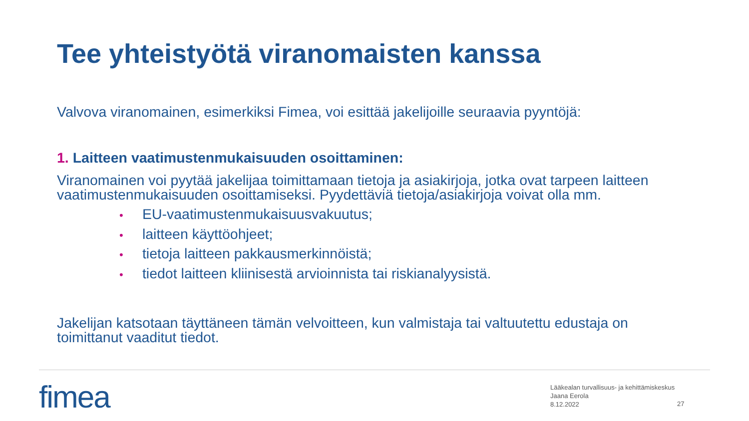Tee yhteistyötä viranomaisten kanssa
Valvova viranomainen, esimerkiksi Fimea, voi esittää jakelijoille seuraavia pyyntöjä:
1. Laitteen vaatimustenmukaisuuden osoittaminen:
Viranomainen voi pyytää jakelijaa toimittamaan tietoja ja asiakirjoja, jotka ovat tarpeen laitteen vaatimustenmukaisuuden osoittamiseksi. Pyydettäviä tietoja/asiakirjoja voivat olla mm.
• EU-vaatimustenmukaisuusvakuutus;
• laitteen käyttöohjeet;
• tietoja laitteen pakkausmerkinnöistä;
• tiedot laitteen kliinisestä arvioinnista tai riskianalyysistä.
Jakelijan katsotaan täyttäneen tämän velvoitteen, kun valmistaja tai valtuutettu edustaja on toimittanut vaaditut tiedot.
fimea
Lääkealan turvallisuus- ja kehittämiskeskus
Jaana Eerola
8.12.2022
27